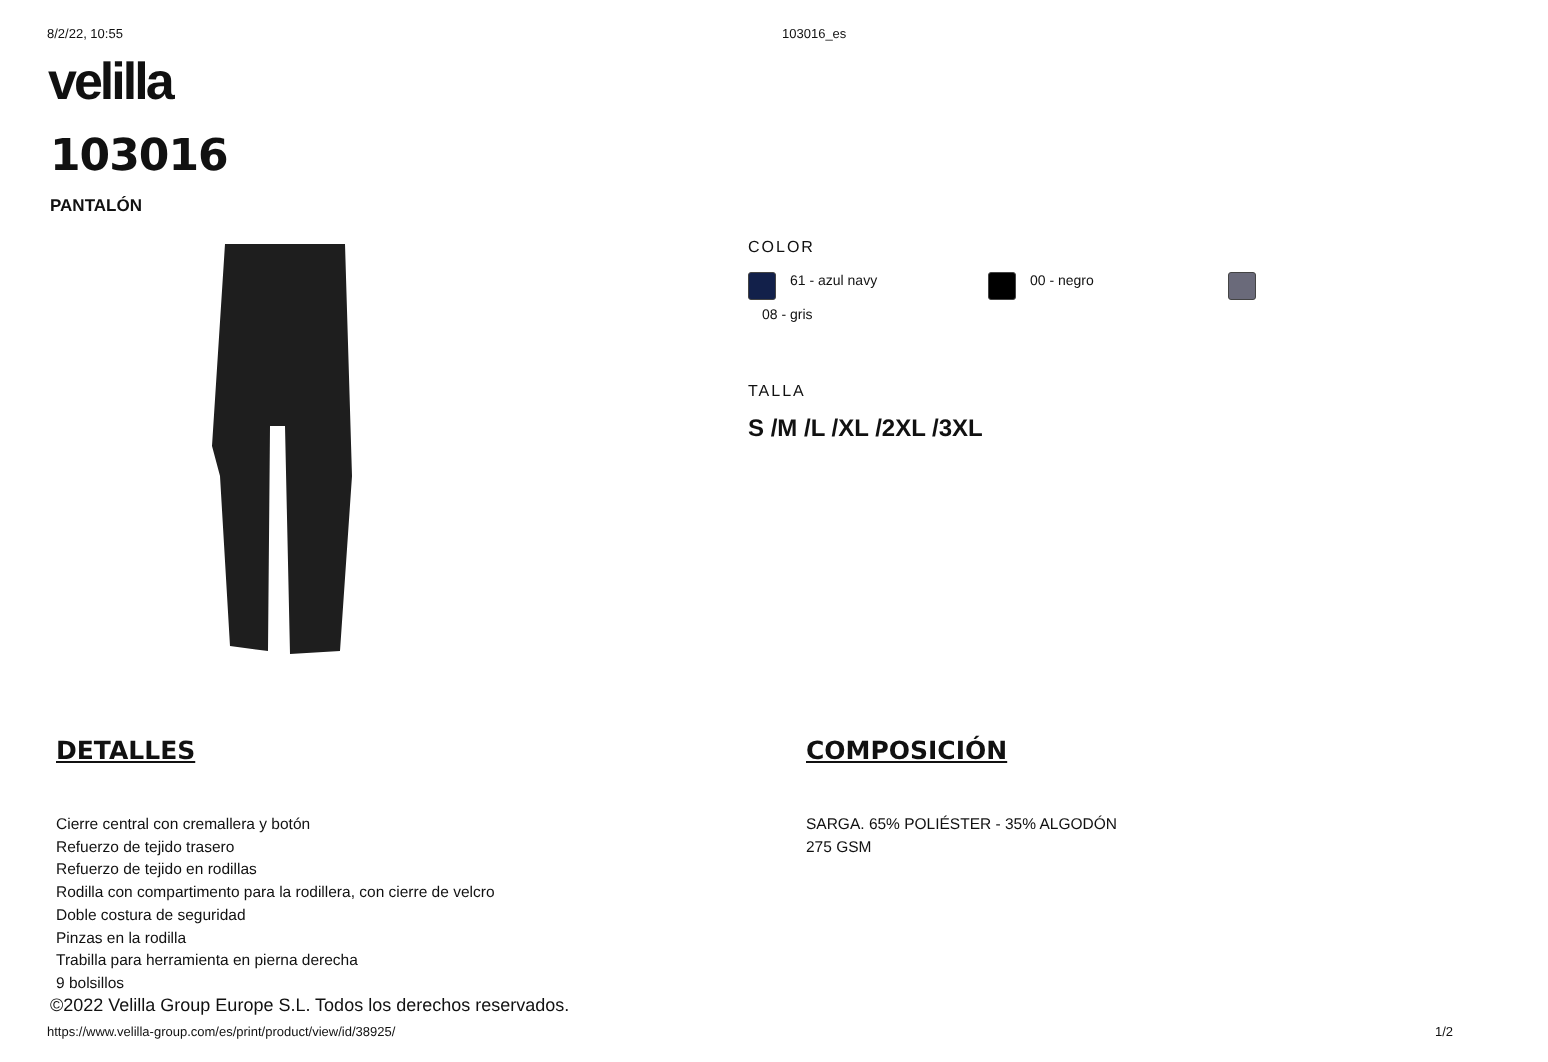8/2/22, 10:55 103016_es
velilla
103016
PANTALÓN
COLOR
61 - azul navy
00 - negro
08 - gris
TALLA
S /M /L /XL /2XL /3XL
DETALLES
Cierre central con cremallera y botón
Refuerzo de tejido trasero
Refuerzo de tejido en rodillas
Rodilla con compartimento para la rodillera, con cierre de velcro
Doble costura de seguridad
Pinzas en la rodilla
Trabilla para herramienta en pierna derecha
9 bolsillos
COMPOSICIÓN
SARGA. 65% POLIÉSTER - 35% ALGODÓN
275 GSM
©2022 Velilla Group Europe S.L. Todos los derechos reservados.
https://www.velilla-group.com/es/print/product/view/id/38925/ 1/2